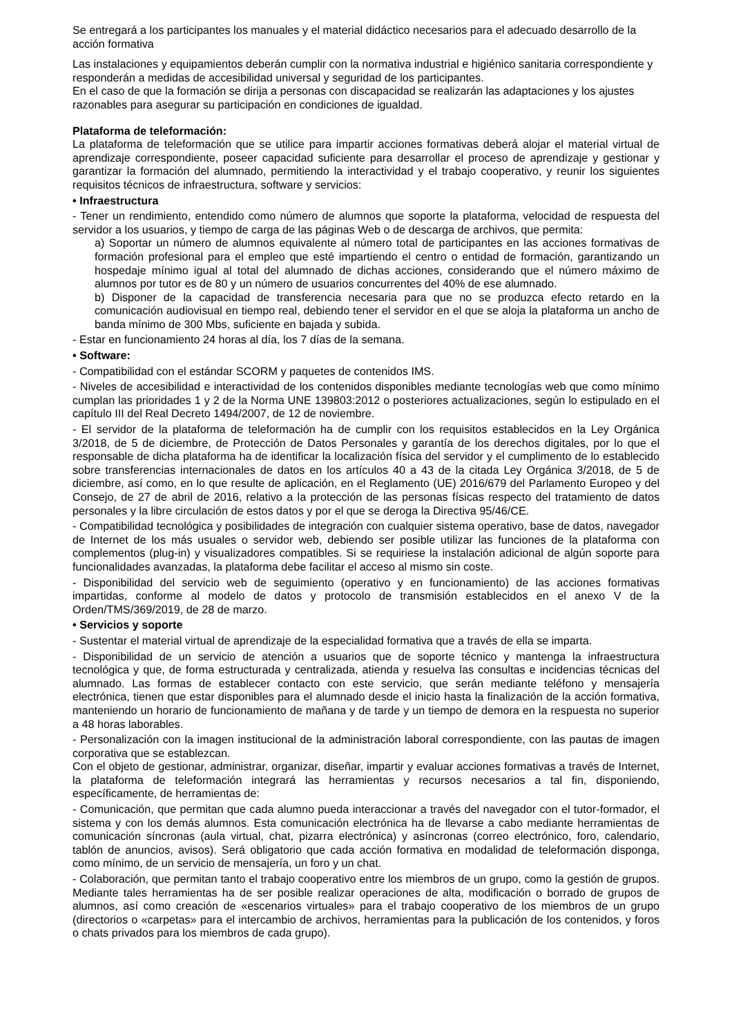Se entregará a los participantes los manuales y el material didáctico necesarios para el adecuado desarrollo de la acción formativa
Las instalaciones y equipamientos deberán cumplir con la normativa industrial e higiénico sanitaria correspondiente y responderán a medidas de accesibilidad universal y seguridad de los participantes.
En el caso de que la formación se dirija a personas con discapacidad se realizarán las adaptaciones y los ajustes razonables para asegurar su participación en condiciones de igualdad.
Plataforma de teleformación:
La plataforma de teleformación que se utilice para impartir acciones formativas deberá alojar el material virtual de aprendizaje correspondiente, poseer capacidad suficiente para desarrollar el proceso de aprendizaje y gestionar y garantizar la formación del alumnado, permitiendo la interactividad y el trabajo cooperativo, y reunir los siguientes requisitos técnicos de infraestructura, software y servicios:
• Infraestructura
- Tener un rendimiento, entendido como número de alumnos que soporte la plataforma, velocidad de respuesta del servidor a los usuarios, y tiempo de carga de las páginas Web o de descarga de archivos, que permita:
a) Soportar un número de alumnos equivalente al número total de participantes en las acciones formativas de formación profesional para el empleo que esté impartiendo el centro o entidad de formación, garantizando un hospedaje mínimo igual al total del alumnado de dichas acciones, considerando que el número máximo de alumnos por tutor es de 80 y un número de usuarios concurrentes del 40% de ese alumnado.
b) Disponer de la capacidad de transferencia necesaria para que no se produzca efecto retardo en la comunicación audiovisual en tiempo real, debiendo tener el servidor en el que se aloja la plataforma un ancho de banda mínimo de 300 Mbs, suficiente en bajada y subida.
- Estar en funcionamiento 24 horas al día, los 7 días de la semana.
• Software:
- Compatibilidad con el estándar SCORM y paquetes de contenidos IMS.
- Niveles de accesibilidad e interactividad de los contenidos disponibles mediante tecnologías web que como mínimo cumplan las prioridades 1 y 2 de la Norma UNE 139803:2012 o posteriores actualizaciones, según lo estipulado en el capítulo III del Real Decreto 1494/2007, de 12 de noviembre.
- El servidor de la plataforma de teleformación ha de cumplir con los requisitos establecidos en la Ley Orgánica 3/2018, de 5 de diciembre, de Protección de Datos Personales y garantía de los derechos digitales, por lo que el responsable de dicha plataforma ha de identificar la localización física del servidor y el cumplimento de lo establecido sobre transferencias internacionales de datos en los artículos 40 a 43 de la citada Ley Orgánica 3/2018, de 5 de diciembre, así como, en lo que resulte de aplicación, en el Reglamento (UE) 2016/679 del Parlamento Europeo y del Consejo, de 27 de abril de 2016, relativo a la protección de las personas físicas respecto del tratamiento de datos personales y la libre circulación de estos datos y por el que se deroga la Directiva 95/46/CE.
- Compatibilidad tecnológica y posibilidades de integración con cualquier sistema operativo, base de datos, navegador de Internet de los más usuales o servidor web, debiendo ser posible utilizar las funciones de la plataforma con complementos (plug-in) y visualizadores compatibles. Si se requiriese la instalación adicional de algún soporte para funcionalidades avanzadas, la plataforma debe facilitar el acceso al mismo sin coste.
- Disponibilidad del servicio web de seguimiento (operativo y en funcionamiento) de las acciones formativas impartidas, conforme al modelo de datos y protocolo de transmisión establecidos en el anexo V de la Orden/TMS/369/2019, de 28 de marzo.
• Servicios y soporte
- Sustentar el material virtual de aprendizaje de la especialidad formativa que a través de ella se imparta.
- Disponibilidad de un servicio de atención a usuarios que de soporte técnico y mantenga la infraestructura tecnológica y que, de forma estructurada y centralizada, atienda y resuelva las consultas e incidencias técnicas del alumnado. Las formas de establecer contacto con este servicio, que serán mediante teléfono y mensajería electrónica, tienen que estar disponibles para el alumnado desde el inicio hasta la finalización de la acción formativa, manteniendo un horario de funcionamiento de mañana y de tarde y un tiempo de demora en la respuesta no superior a 48 horas laborables.
- Personalización con la imagen institucional de la administración laboral correspondiente, con las pautas de imagen corporativa que se establezcan.
Con el objeto de gestionar, administrar, organizar, diseñar, impartir y evaluar acciones formativas a través de Internet, la plataforma de teleformación integrará las herramientas y recursos necesarios a tal fin, disponiendo, específicamente, de herramientas de:
- Comunicación, que permitan que cada alumno pueda interaccionar a través del navegador con el tutor-formador, el sistema y con los demás alumnos. Esta comunicación electrónica ha de llevarse a cabo mediante herramientas de comunicación síncronas (aula virtual, chat, pizarra electrónica) y asíncronas (correo electrónico, foro, calendario, tablón de anuncios, avisos). Será obligatorio que cada acción formativa en modalidad de teleformación disponga, como mínimo, de un servicio de mensajería, un foro y un chat.
- Colaboración, que permitan tanto el trabajo cooperativo entre los miembros de un grupo, como la gestión de grupos. Mediante tales herramientas ha de ser posible realizar operaciones de alta, modificación o borrado de grupos de alumnos, así como creación de «escenarios virtuales» para el trabajo cooperativo de los miembros de un grupo (directorios o «carpetas» para el intercambio de archivos, herramientas para la publicación de los contenidos, y foros o chats privados para los miembros de cada grupo).